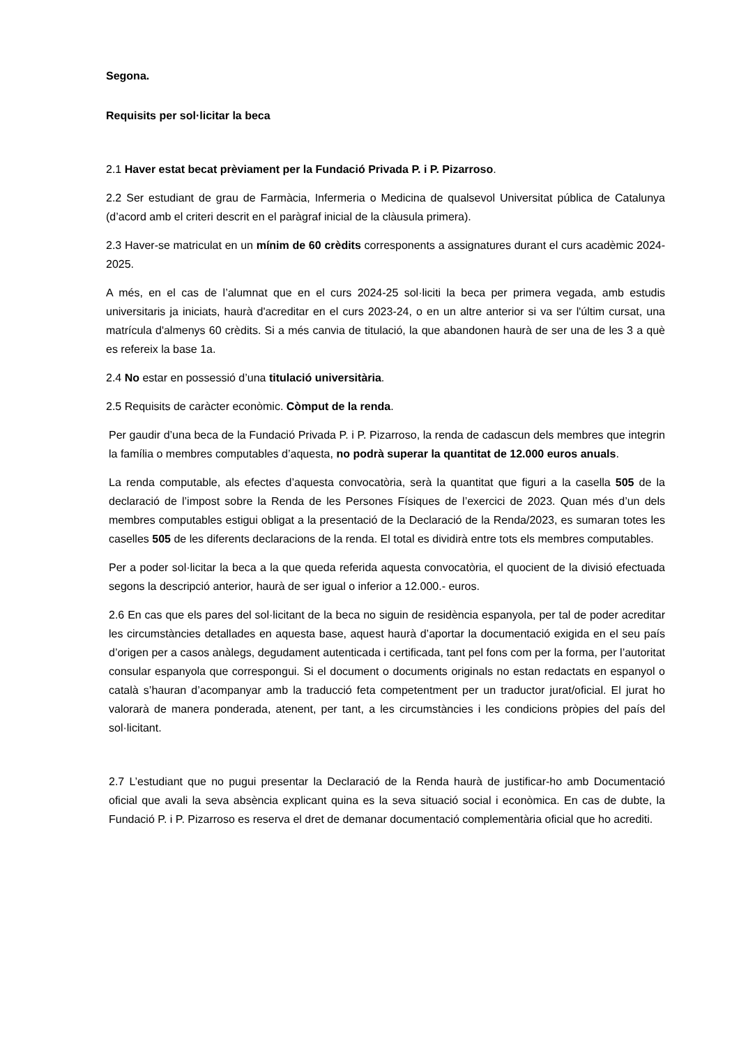Segona.
Requisits per sol·licitar la beca
2.1 Haver estat becat prèviament per la Fundació Privada P. i P. Pizarroso.
2.2 Ser estudiant de grau de Farmàcia, Infermeria o Medicina de qualsevol Universitat pública de Catalunya (d’acord amb el criteri descrit en el paràgraf inicial de la clàusula primera).
2.3 Haver-se matriculat en un mínim de 60 crèdits corresponents a assignatures durant el curs acadèmic 2024-2025.
A més, en el cas de l’alumnat que en el curs 2024-25 sol·liciti la beca per primera vegada, amb estudis universitaris ja iniciats, haurà d'acreditar en el curs 2023-24, o en un altre anterior si va ser l'últim cursat, una matrícula d'almenys 60 crèdits. Si a més canvia de titulació, la que abandonen haurà de ser una de les 3 a què es refereix la base 1a.
2.4 No estar en possessió d’una titulació universitària.
2.5 Requisits de caràcter econòmic. Còmput de la renda.
Per gaudir d’una beca de la Fundació Privada P. i P. Pizarroso, la renda de cadascun dels membres que integrin la família o membres computables d’aquesta, no podrà superar la quantitat de 12.000 euros anuals.
La renda computable, als efectes d’aquesta convocatòria, serà la quantitat que figuri a la casella 505 de la declaració de l’impost sobre la Renda de les Persones Físiques de l’exercici de 2023. Quan més d’un dels membres computables estigui obligat a la presentació de la Declaració de la Renda/2023, es sumaran totes les caselles 505 de les diferents declaracions de la renda. El total es dividirà entre tots els membres computables.
Per a poder sol·licitar la beca a la que queda referida aquesta convocatòria, el quocient de la divisió efectuada segons la descripció anterior, haurà de ser igual o inferior a 12.000.- euros.
2.6 En cas que els pares del sol·licitant de la beca no siguin de residència espanyola, per tal de poder acreditar les circumstàncies detallades en aquesta base, aquest haurà d’aportar la documentació exigida en el seu país d’origen per a casos anàlegs, degudament autenticada i certificada, tant pel fons com per la forma, per l’autoritat consular espanyola que correspongui. Si el document o documents originals no estan redactats en espanyol o català s’hauran d’acompanyar amb la traducció feta competentment per un traductor jurat/oficial. El jurat ho valorarà de manera ponderada, atenent, per tant, a les circumstàncies i les condicions pròpies del país del sol·licitant.
2.7 L’estudiant que no pugui presentar la Declaració de la Renda haurà de justificar-ho amb Documentació oficial que avali la seva absència explicant quina es la seva situació social i econòmica. En cas de dubte, la Fundació P. i P. Pizarroso es reserva el dret de demanar documentació complementària oficial que ho acrediti.